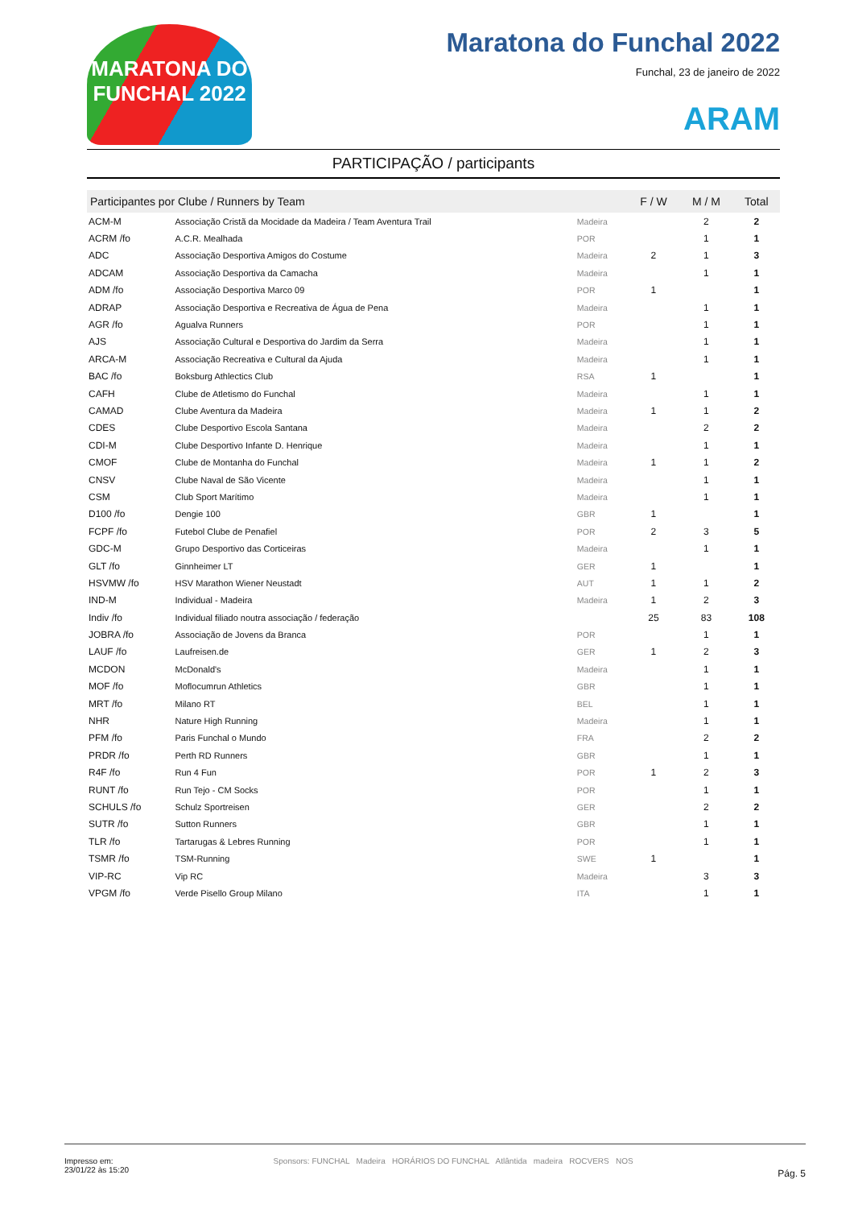MARATONA DO FUNCHAL 2022
Maratona do Funchal 2022
Funchal, 23 de janeiro de 2022
ARAM
PARTICIPAÇÃO / participants
| Participantes por Clube / Runners by Team | | | F / W | M / M | Total |
| --- | --- | --- | --- | --- | --- |
| ACM-M | Associação Cristã da Mocidade da Madeira / Team Aventura Trail | Madeira | | 2 | 2 |
| ACRM /fo | A.C.R. Mealhada | POR | | 1 | 1 |
| ADC | Associação Desportiva Amigos do Costume | Madeira | 2 | 1 | 3 |
| ADCAM | Associação Desportiva da Camacha | Madeira | | 1 | 1 |
| ADM /fo | Associação Desportiva Marco 09 | POR | 1 | | 1 |
| ADRAP | Associação Desportiva e Recreativa de Água de Pena | Madeira | | 1 | 1 |
| AGR /fo | Agualva Runners | POR | | 1 | 1 |
| AJS | Associação Cultural e Desportiva do Jardim da Serra | Madeira | | 1 | 1 |
| ARCA-M | Associação Recreativa e Cultural da Ajuda | Madeira | | 1 | 1 |
| BAC /fo | Boksburg Athlectics Club | RSA | 1 | | 1 |
| CAFH | Clube de Atletismo do Funchal | Madeira | | 1 | 1 |
| CAMAD | Clube Aventura da Madeira | Madeira | 1 | 1 | 2 |
| CDES | Clube Desportivo Escola Santana | Madeira | | 2 | 2 |
| CDI-M | Clube Desportivo Infante D. Henrique | Madeira | | 1 | 1 |
| CMOF | Clube de Montanha do Funchal | Madeira | 1 | 1 | 2 |
| CNSV | Clube Naval de São Vicente | Madeira | | 1 | 1 |
| CSM | Club Sport Marítimo | Madeira | | 1 | 1 |
| D100 /fo | Dengie 100 | GBR | 1 | | 1 |
| FCPF /fo | Futebol Clube de Penafiel | POR | 2 | 3 | 5 |
| GDC-M | Grupo Desportivo das Corticeiras | Madeira | | 1 | 1 |
| GLT /fo | Ginnheimer LT | GER | 1 | | 1 |
| HSVMW /fo | HSV Marathon Wiener Neustadt | AUT | 1 | 1 | 2 |
| IND-M | Individual - Madeira | Madeira | 1 | 2 | 3 |
| Indiv /fo | Individual filiado noutra associação / federação | | 25 | 83 | 108 |
| JOBRA /fo | Associação de Jovens da Branca | POR | | 1 | 1 |
| LAUF /fo | Laufreisen.de | GER | 1 | 2 | 3 |
| MCDON | McDonald's | Madeira | | 1 | 1 |
| MOF /fo | Moflocumrun Athletics | GBR | | 1 | 1 |
| MRT /fo | Milano RT | BEL | | 1 | 1 |
| NHR | Nature High Running | Madeira | | 1 | 1 |
| PFM /fo | Paris Funchal o Mundo | FRA | | 2 | 2 |
| PRDR /fo | Perth RD Runners | GBR | | 1 | 1 |
| R4F /fo | Run 4 Fun | POR | 1 | 2 | 3 |
| RUNT /fo | Run Tejo - CM Socks | POR | | 1 | 1 |
| SCHULS /fo | Schulz Sportreisen | GER | | 2 | 2 |
| SUTR /fo | Sutton Runners | GBR | | 1 | 1 |
| TLR /fo | Tartarugas & Lebres Running | POR | | 1 | 1 |
| TSMR /fo | TSM-Running | SWE | 1 | | 1 |
| VIP-RC | Vip RC | Madeira | | 3 | 3 |
| VPGM /fo | Verde Pisello Group Milano | ITA | | 1 | 1 |
Impresso em:
23/01/22 às 15:20
Sponsors: FUNCHAL Madeira HORÁRIOS DO FUNCHAL Atlântida madeira ROCVERS NOS
Pág. 5